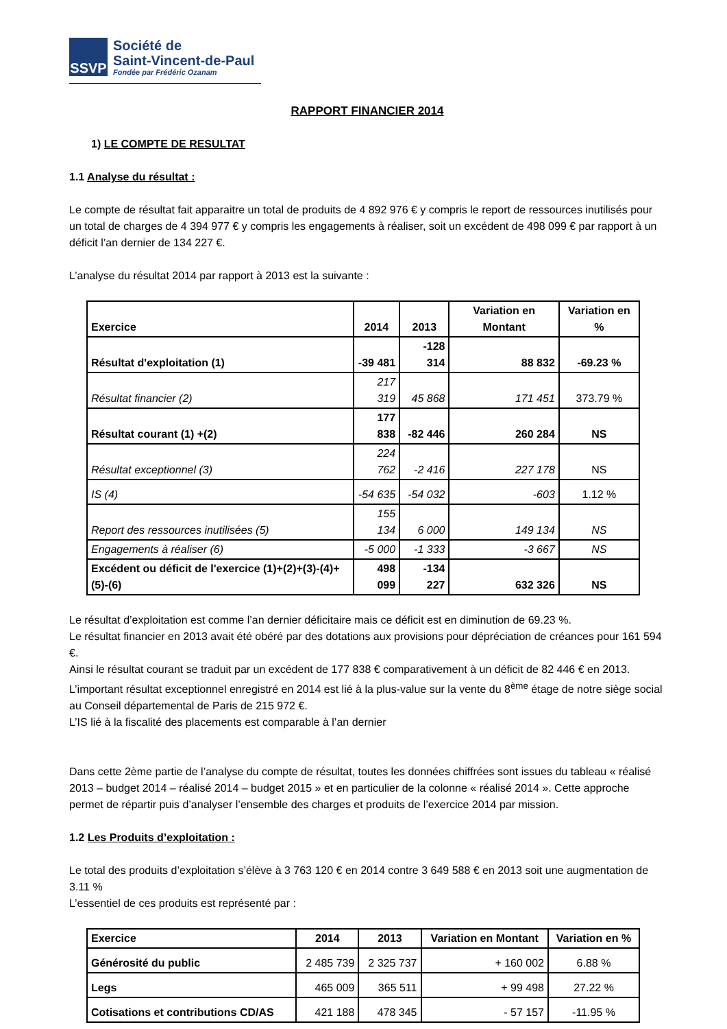SSVP
Société de
Saint-Vincent-de-Paul
Fondée par Frédéric Ozanam
RAPPORT FINANCIER 2014
1) LE COMPTE DE RESULTAT
1.1 Analyse du résultat :
Le compte de résultat fait apparaitre un total de produits de 4 892 976 € y compris le report de ressources inutilisés pour un total de charges de 4 394 977 € y compris les engagements à réaliser, soit un excédent de 498 099 € par rapport à un déficit l’an dernier de 134 227 €.
L’analyse du résultat 2014 par rapport à 2013 est la suivante :
| Exercice | 2014 | 2013 | Variation en Montant | Variation en % |
| --- | --- | --- | --- | --- |
| Résultat d'exploitation (1) | -39 481 | -128 314 | 88 832 | -69.23 % |
| Résultat financier (2) | 217 319 | 45 868 | 171 451 | 373.79 % |
| Résultat courant (1) +(2) | 177 838 | -82 446 | 260 284 | NS |
| Résultat exceptionnel (3) | 224 762 | -2 416 | 227 178 | NS |
| IS (4) | -54 635 | -54 032 | -603 | 1.12 % |
| Report des ressources inutilisées (5) | 155 134 | 6 000 | 149 134 | NS |
| Engagements à réaliser (6) | -5 000 | -1 333 | -3 667 | NS |
| Excédent ou déficit de l'exercice (1)+(2)+(3)-(4)+(5)-(6) | 498 099 | -134 227 | 632 326 | NS |
Le résultat d’exploitation est comme l’an dernier déficitaire mais ce déficit est en diminution de 69.23 %.
Le résultat financier en 2013 avait été obéré par des dotations aux provisions pour dépréciation de créances pour 161 594 €.
Ainsi le résultat courant se traduit par un excédent de 177 838 € comparativement à un déficit de 82 446 € en 2013.
L’important résultat exceptionnel enregistré en 2014 est lié à la plus-value sur la vente du 8<sup>ème</sup> étage de notre siège social au Conseil départemental de Paris de 215 972 €.
L’IS lié à la fiscalité des placements est comparable à l’an dernier
Dans cette 2ème partie de l’analyse du compte de résultat, toutes les données chiffrées sont issues du tableau « réalisé 2013 – budget 2014 – réalisé 2014 – budget 2015 » et en particulier de la colonne « réalisé 2014 ». Cette approche permet de répartir puis d’analyser l’ensemble des charges et produits de l’exercice 2014 par mission.
1.2 Les Produits d’exploitation :
Le total des produits d’exploitation s’élève à 3 763 120 € en 2014 contre 3 649 588 € en 2013 soit une augmentation de 3.11 %
L’essentiel de ces produits est représenté par :
| Exercice | 2014 | 2013 | Variation en Montant | Variation en % |
| --- | --- | --- | --- | --- |
| Générosité du public | 2 485 739 | 2 325 737 | + 160 002 | 6.88 % |
| Legs | 465 009 | 365 511 | + 99 498 | 27.22 % |
| Cotisations et contributions CD/AS | 421 188 | 478 345 | - 57 157 | -11.95 % |